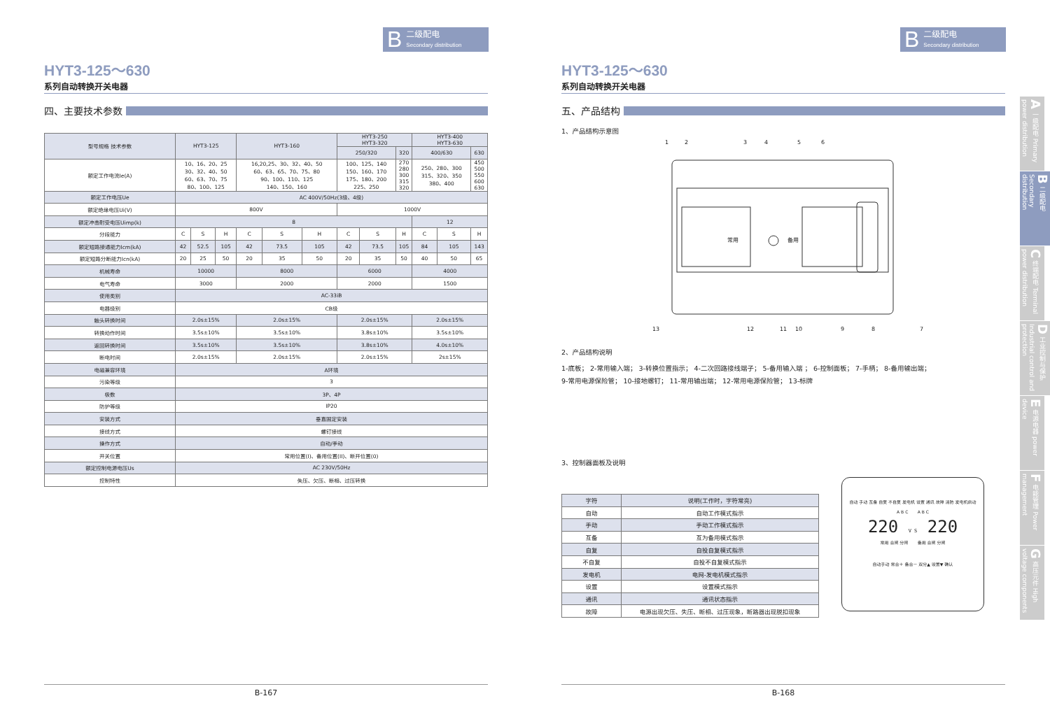B
二级配电
Secondary distribution
HYT3-125～630
系列自动转换开关电器
四、主要技术参数
| 型号规格 技术参数 | HYT3-125 | | | HYT3-160 | | | HYT3-250 HYT3-320 | | | HYT3-400 HYT3-630 | | |
| --- | --- | --- | --- | --- | --- | --- | --- | --- | --- | --- | --- | --- |
| | | | | | | | 250/320 | | 320 | 400/630 | | 630 |
| 额定工作电流Ie(A) | 10、16、20、25 30、32、40、50 60、63、70、75 80、100、125 | | | 16,20,25、30、32、40、50 60、63、65、70、75、80 90、100、110、125 140、150、160 | | | 100、125、140 150、160、170 175、180、200 225、250 | | 270 280 300 315 320 | 250、280、300 315、320、350 380、400 | | 450 500 550 600 630 |
| 额定工作电压Ue | AC 400V/50Hz(3级、4级) | | | | | | | | | | | |
| 额定绝缘电压Ui(V) | 800V | | | | | | 1000V | | | | | |
| 额定冲击耐受电压Uimp(k) | 8 | | | | | | | | | 12 | | |
| 分段能力 | C | S | H | C | S | H | C | S | H | C | S | H |
| 额定短路接通能力Icm(kA) | 42 | 52.5 | 105 | 42 | 73.5 | 105 | 42 | 73.5 | 105 | 84 | 105 | 143 |
| 额定短路分断能力Icn(kA) | 20 | 25 | 50 | 20 | 35 | 50 | 20 | 35 | 50 | 40 | 50 | 65 |
| 机械寿命 | 10000 | | | 8000 | | | 6000 | | | 4000 | | |
| 电气寿命 | 3000 | | | 2000 | | | 2000 | | | 1500 | | |
| 使用类别 | AC-33iB | | | | | | | | | | | |
| 电器级别 | CB级 | | | | | | | | | | | |
| 触头转换时间 | 2.0s±15% | | | 2.0s±15% | | | 2.0s±15% | | | 2.0s±15% | | |
| 转换动作时间 | 3.5s±10% | | | 3.5s±10% | | | 3.8s±10% | | | 3.5s±10% | | |
| 返回转换时间 | 3.5s±10% | | | 3.5s±10% | | | 3.8s±10% | | | 4.0s±10% | | |
| 断电时间 | 2.0s±15% | | | 2.0s±15% | | | 2.0s±15% | | | 2s±15% | | |
| 电磁兼容环境 | A环境 | | | | | | | | | | | |
| 污染等级 | 3 | | | | | | | | | | | |
| 极数 | 3P、4P | | | | | | | | | | | |
| 防护等级 | IP20 | | | | | | | | | | | |
| 安装方式 | 垂直固定安装 | | | | | | | | | | | |
| 接线方式 | 螺钉接线 | | | | | | | | | | | |
| 操作方式 | 自动/手动 | | | | | | | | | | | |
| 开关位置 | 常用位置(I)、备用位置(II)、断开位置(0) | | | | | | | | | | | |
| 额定控制电源电压Us | AC 230V/50Hz | | | | | | | | | | | |
| 控制特性 | 失压、欠压、断相、过压转换 | | | | | | | | | | | |
B-167
B
二级配电
Secondary distribution
HYT3-125～630
系列自动转换开关电器
五、产品结构
1、产品结构示意图
1
2
3
4
5
6
7
8
9
10
11
12
13
常用
备用
2、产品结构说明
1-底板； 2-常用输入端； 3-转换位置指示； 4-二次回路接线端子； 5-备用输入端 ； 6-控制面板； 7-手柄； 8-备用输出端；
9-常用电源保险管； 10-接地螺钉； 11-常用输出端； 12-常用电源保险管； 13-标牌
3、控制器面板及说明
| 字符 | 说明(工作时，字符常亮) |
| --- | --- |
| 自动 | 自动工作模式指示 |
| 手动 | 手动工作模式指示 |
| 互备 | 互为备用模式指示 |
| 自复 | 自投自复模式指示 |
| 不自复 | 自投不自复模式指示 |
| 发电机 | 电网-发电机模式指示 |
| 设置 | 设置模式指示 |
| 通讯 | 通讯状态指示 |
| 故障 | 电源出现欠压、失压、断相、过压现象，断路器出现脱扣现象 |
自动 手动 互备 自复 不自复 发电机 设置 通讯 故障 消防 发电机启动
A B C A B C
220 V S 220
常用 合闸 分闸 备用 合闸 分闸
自动手动 常合＋ 备合－ 双分▲ 设置▼ 确认
B-168
A 一级配电 Primary power distribution
B 二级配电 Secondary distribution
C 终端配电 Terminal power distribution
D 工业控制与保护 Industrial control and protection
E 电源电器 power device
F 电能管理 Power management
G 高压元件 High voltage components